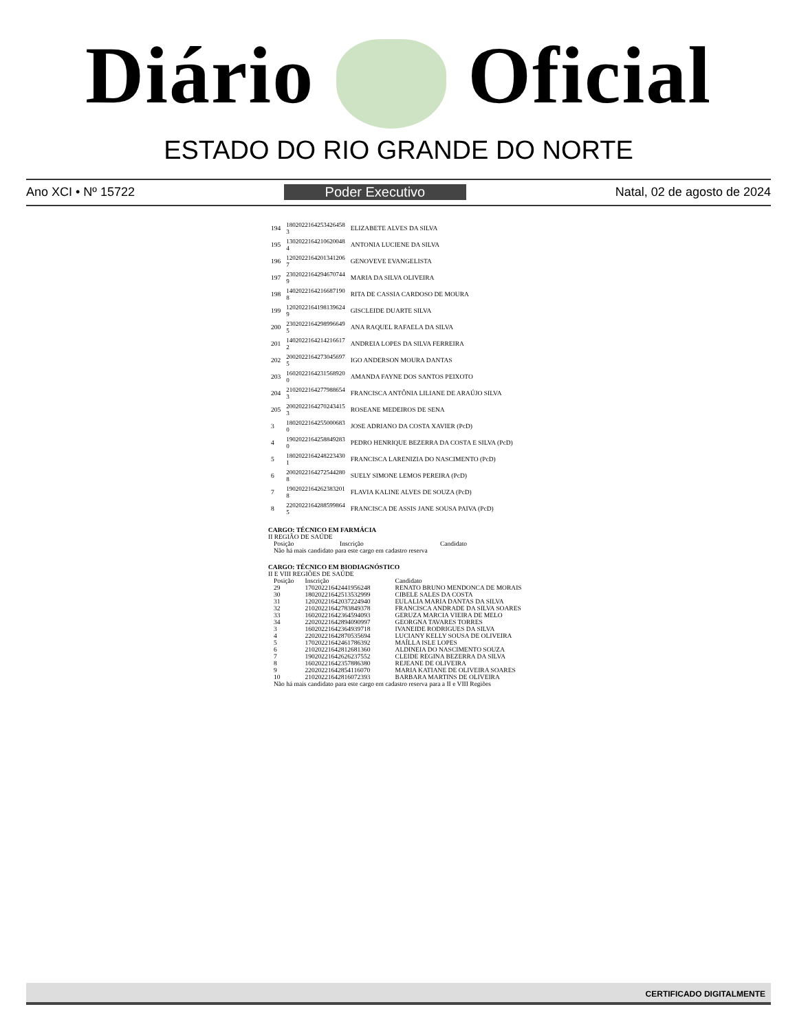Diário Oficial
ESTADO DO RIO GRANDE DO NORTE
Ano XCI • Nº 15722 Poder Executivo Natal, 02 de agosto de 2024
| 194 | 1802022164253426458 3 | ELIZABETE ALVES DA SILVA |
| 195 | 1302022164210620048 4 | ANTONIA LUCIENE DA SILVA |
| 196 | 1202022164201341206 7 | GENOVEVE EVANGELISTA |
| 197 | 2302022164294670744 9 | MARIA DA SILVA OLIVEIRA |
| 198 | 1402022164216687190 8 | RITA DE CASSIA CARDOSO DE MOURA |
| 199 | 1202022164198139624 9 | GISCLEIDE DUARTE SILVA |
| 200 | 2302022164298996649 5 | ANA RAQUEL RAFAELA DA SILVA |
| 201 | 1402022164214216617 2 | ANDREIA LOPES DA SILVA FERREIRA |
| 202 | 2002022164273045697 5 | IGO ANDERSON MOURA DANTAS |
| 203 | 1602022164231568920 0 | AMANDA FAYNE DOS SANTOS PEIXOTO |
| 204 | 2102022164277988654 3 | FRANCISCA ANTÔNIA LILIANE DE ARAÚJO SILVA |
| 205 | 2002022164270243415 3 | ROSEANE MEDEIROS DE SENA |
| 3 | 1802022164255000683 0 | JOSE ADRIANO DA COSTA XAVIER (PcD) |
| 4 | 1902022164258849283 0 | PEDRO HENRIQUE BEZERRA DA COSTA E SILVA (PcD) |
| 5 | 1802022164248223430 1 | FRANCISCA LARENIZIA DO NASCIMENTO (PcD) |
| 6 | 2002022164272544280 8 | SUELY SIMONE LEMOS PEREIRA (PcD) |
| 7 | 1902022164262383201 8 | FLAVIA KALINE ALVES DE SOUZA (PcD) |
| 8 | 2202022164288599864 5 | FRANCISCA DE ASSIS JANE SOUSA PAIVA (PcD) |
CARGO: TÉCNICO EM FARMÁCIA
II REGIÃO DE SAÚDE
| Posição | Inscrição | Candidato |
| --- | --- | --- |
| Não há mais candidato para este cargo em cadastro reserva | | |
CARGO: TÉCNICO EM BIODIAGNÓSTICO
II E VIII REGIÕES DE SAÚDE
| Posição | Inscrição | Candidato |
| --- | --- | --- |
| 29 | 17020221642441956248 | RENATO BRUNO MENDONCA DE MORAIS |
| 30 | 18020221642513532999 | CIBELE SALES DA COSTA |
| 31 | 12020221642037224940 | EULALIA MARIA DANTAS DA SILVA |
| 32 | 21020221642783849378 | FRANCISCA ANDRADE DA SILVA SOARES |
| 33 | 16020221642364594093 | GERUZA MARCIA VIEIRA DE MELO |
| 34 | 22020221642894090997 | GEORGNA TAVARES TORRES |
| 3 | 16020221642364939718 | IVANEIDE RODRIGUES DA SILVA |
| 4 | 22020221642870535694 | LUCIANY KELLY SOUSA DE OLIVEIRA |
| 5 | 17020221642461786392 | MAÍLLA ISLE LOPES |
| 6 | 21020221642812681360 | ALDINEIA DO NASCIMENTO SOUZA |
| 7 | 19020221642626237552 | CLEIDE REGINA BEZERRA DA SILVA |
| 8 | 16020221642357886380 | REJEANE DE OLIVEIRA |
| 9 | 22020221642854116070 | MARIA KATIANE DE OLIVEIRA SOARES |
| 10 | 21020221642816072393 | BARBARA MARTINS DE OLIVEIRA |
| Não há mais candidato para este cargo em cadastro reserva para a II e VIII Regiões | | |
CERTIFICADO DIGITALMENTE